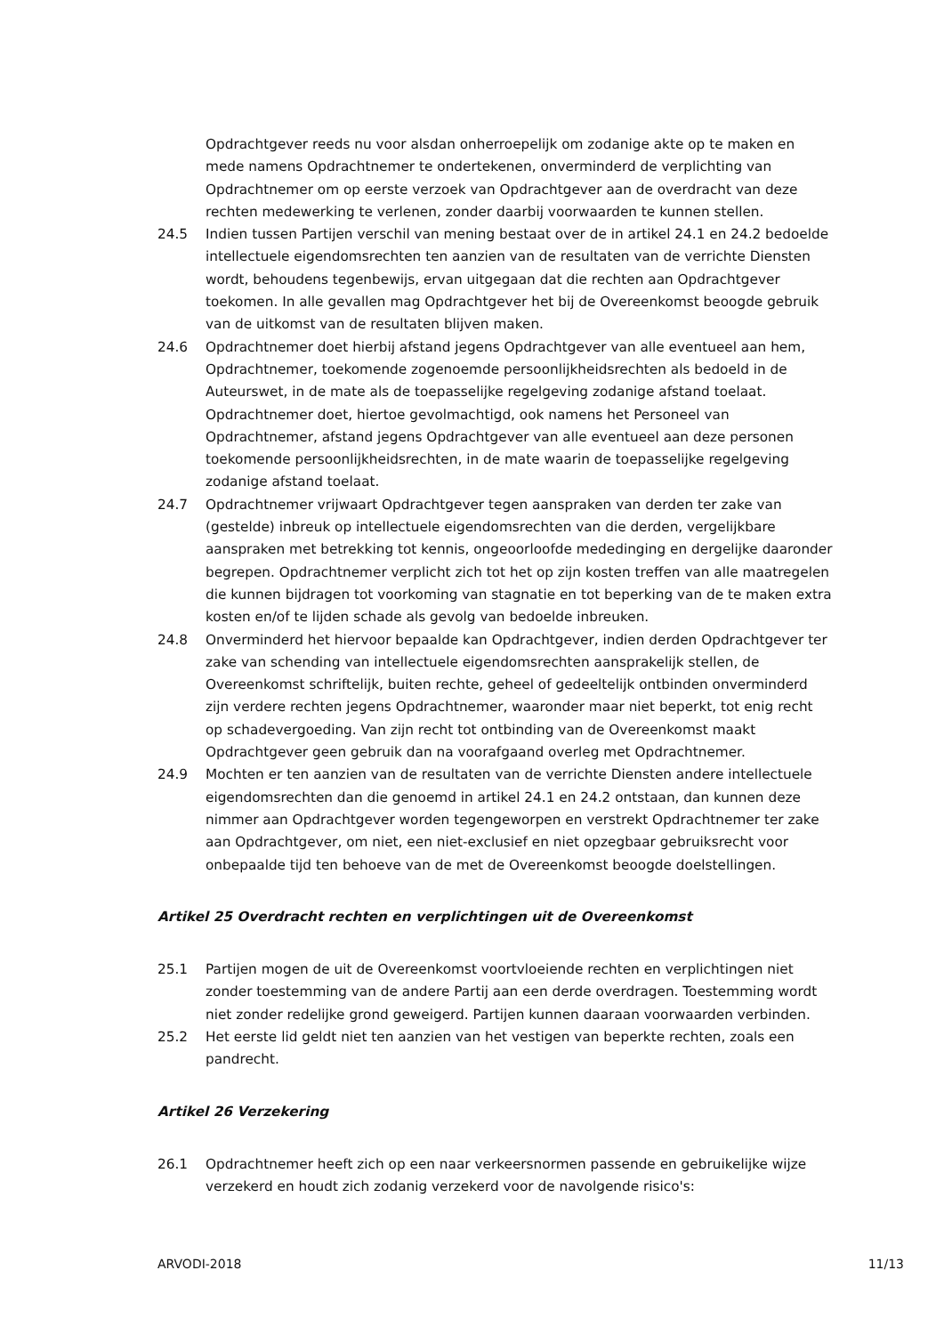Opdrachtgever reeds nu voor alsdan onherroepelijk om zodanige akte op te maken en mede namens Opdrachtnemer te ondertekenen, onverminderd de verplichting van Opdrachtnemer om op eerste verzoek van Opdrachtgever aan de overdracht van deze rechten medewerking te verlenen, zonder daarbij voorwaarden te kunnen stellen.
24.5 Indien tussen Partijen verschil van mening bestaat over de in artikel 24.1 en 24.2 bedoelde intellectuele eigendomsrechten ten aanzien van de resultaten van de verrichte Diensten wordt, behoudens tegenbewijs, ervan uitgegaan dat die rechten aan Opdrachtgever toekomen. In alle gevallen mag Opdrachtgever het bij de Overeenkomst beoogde gebruik van de uitkomst van de resultaten blijven maken.
24.6 Opdrachtnemer doet hierbij afstand jegens Opdrachtgever van alle eventueel aan hem, Opdrachtnemer, toekomende zogenoemde persoonlijkheidsrechten als bedoeld in de Auteurswet, in de mate als de toepasselijke regelgeving zodanige afstand toelaat. Opdrachtnemer doet, hiertoe gevolmachtigd, ook namens het Personeel van Opdrachtnemer, afstand jegens Opdrachtgever van alle eventueel aan deze personen toekomende persoonlijkheidsrechten, in de mate waarin de toepasselijke regelgeving zodanige afstand toelaat.
24.7 Opdrachtnemer vrijwaart Opdrachtgever tegen aanspraken van derden ter zake van (gestelde) inbreuk op intellectuele eigendomsrechten van die derden, vergelijkbare aanspraken met betrekking tot kennis, ongeoorloofde mededinging en dergelijke daaronder begrepen. Opdrachtnemer verplicht zich tot het op zijn kosten treffen van alle maatregelen die kunnen bijdragen tot voorkoming van stagnatie en tot beperking van de te maken extra kosten en/of te lijden schade als gevolg van bedoelde inbreuken.
24.8 Onverminderd het hiervoor bepaalde kan Opdrachtgever, indien derden Opdrachtgever ter zake van schending van intellectuele eigendomsrechten aansprakelijk stellen, de Overeenkomst schriftelijk, buiten rechte, geheel of gedeeltelijk ontbinden onverminderd zijn verdere rechten jegens Opdrachtnemer, waaronder maar niet beperkt, tot enig recht op schadevergoeding. Van zijn recht tot ontbinding van de Overeenkomst maakt Opdrachtgever geen gebruik dan na voorafgaand overleg met Opdrachtnemer.
24.9 Mochten er ten aanzien van de resultaten van de verrichte Diensten andere intellectuele eigendomsrechten dan die genoemd in artikel 24.1 en 24.2 ontstaan, dan kunnen deze nimmer aan Opdrachtgever worden tegengeworpen en verstrekt Opdrachtnemer ter zake aan Opdrachtgever, om niet, een niet-exclusief en niet opzegbaar gebruiksrecht voor onbepaalde tijd ten behoeve van de met de Overeenkomst beoogde doelstellingen.
Artikel 25 Overdracht rechten en verplichtingen uit de Overeenkomst
25.1 Partijen mogen de uit de Overeenkomst voortvloeiende rechten en verplichtingen niet zonder toestemming van de andere Partij aan een derde overdragen. Toestemming wordt niet zonder redelijke grond geweigerd. Partijen kunnen daaraan voorwaarden verbinden.
25.2 Het eerste lid geldt niet ten aanzien van het vestigen van beperkte rechten, zoals een pandrecht.
Artikel 26 Verzekering
26.1 Opdrachtnemer heeft zich op een naar verkeersnormen passende en gebruikelijke wijze verzekerd en houdt zich zodanig verzekerd voor de navolgende risico's:
ARVODI-2018 11/13